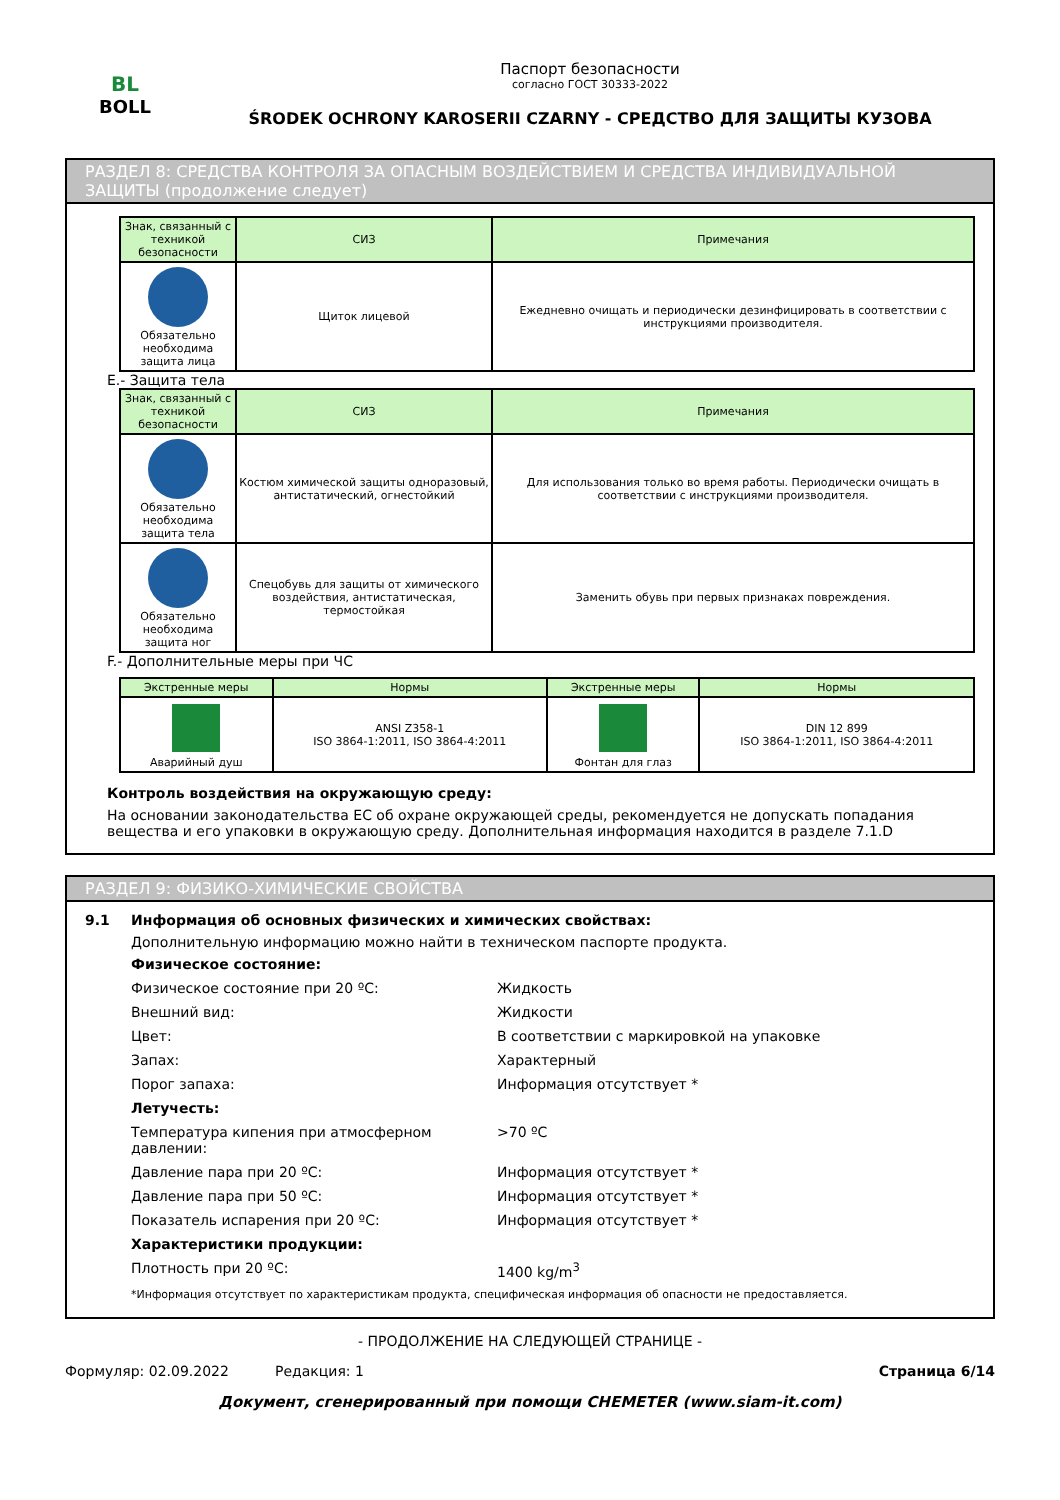BL
BOLL
Паспорт безопасности
согласно ГОСТ 30333-2022
ŚRODEK OCHRONY KAROSERII CZARNY - СРЕДСТВО ДЛЯ ЗАЩИТЫ КУЗОВА
РАЗДЕЛ 8: СРЕДСТВА КОНТРОЛЯ ЗА ОПАСНЫМ ВОЗДЕЙСТВИЕМ И СРЕДСТВА ИНДИВИДУАЛЬНОЙ ЗАЩИТЫ (продолжение следует)
| Знак, связанный с техникой безопасности | СИЗ | Примечания |
| --- | --- | --- |
| Обязательно необходима защита лица | Щиток лицевой | Ежедневно очищать и периодически дезинфицировать в соответствии с инструкциями производителя. |
E.- Защита тела
| Знак, связанный с техникой безопасности | СИЗ | Примечания |
| --- | --- | --- |
| Обязательно необходима защита тела | Костюм химической защиты одноразовый, антистатический, огнестойкий | Для использования только во время работы. Периодически очищать в соответствии с инструкциями производителя. |
| Обязательно необходима защита ног | Спецобувь для защиты от химического воздействия, антистатическая, термостойкая | Заменить обувь при первых признаках повреждения. |
F.- Дополнительные меры при ЧС
| Экстренные меры | Нормы | Экстренные меры | Нормы |
| --- | --- | --- | --- |
| Аварийный душ | ANSI Z358-1 ISO 3864-1:2011, ISO 3864-4:2011 | Фонтан для глаз | DIN 12 899 ISO 3864-1:2011, ISO 3864-4:2011 |
Контроль воздействия на окружающую среду:
На основании законодательства ЕС об охране окружающей среды, рекомендуется не допускать попадания вещества и его упаковки в окружающую среду. Дополнительная информация находится в разделе 7.1.D
РАЗДЕЛ 9: ФИЗИКО-ХИМИЧЕСКИЕ СВОЙСТВА
9.1 Информация об основных физических и химических свойствах:
Дополнительную информацию можно найти в техническом паспорте продукта.
Физическое состояние:
Физическое состояние при 20 ºC: Жидкость
Внешний вид: Жидкости
Цвет: В соответствии с маркировкой на упаковке
Запах: Характерный
Порог запаха: Информация отсутствует *
Летучесть:
Температура кипения при атмосферном давлении: >70 ºC
Давление пара при 20 ºC: Информация отсутствует *
Давление пара при 50 ºC: Информация отсутствует *
Показатель испарения при 20 ºC: Информация отсутствует *
Характеристики продукции:
Плотность при 20 ºC: 1400 kg/m<sup>3</sup>
*Информация отсутствует по характеристикам продукта, специфическая информация об опасности не предоставляется.
- ПРОДОЛЖЕНИЕ НА СЛЕДУЮЩЕЙ СТРАНИЦЕ -
Формуляр: 02.09.2022 Редакция: 1 Страница 6/14
Документ, сгенерированный при помощи CHEMETER (www.siam-it.com)